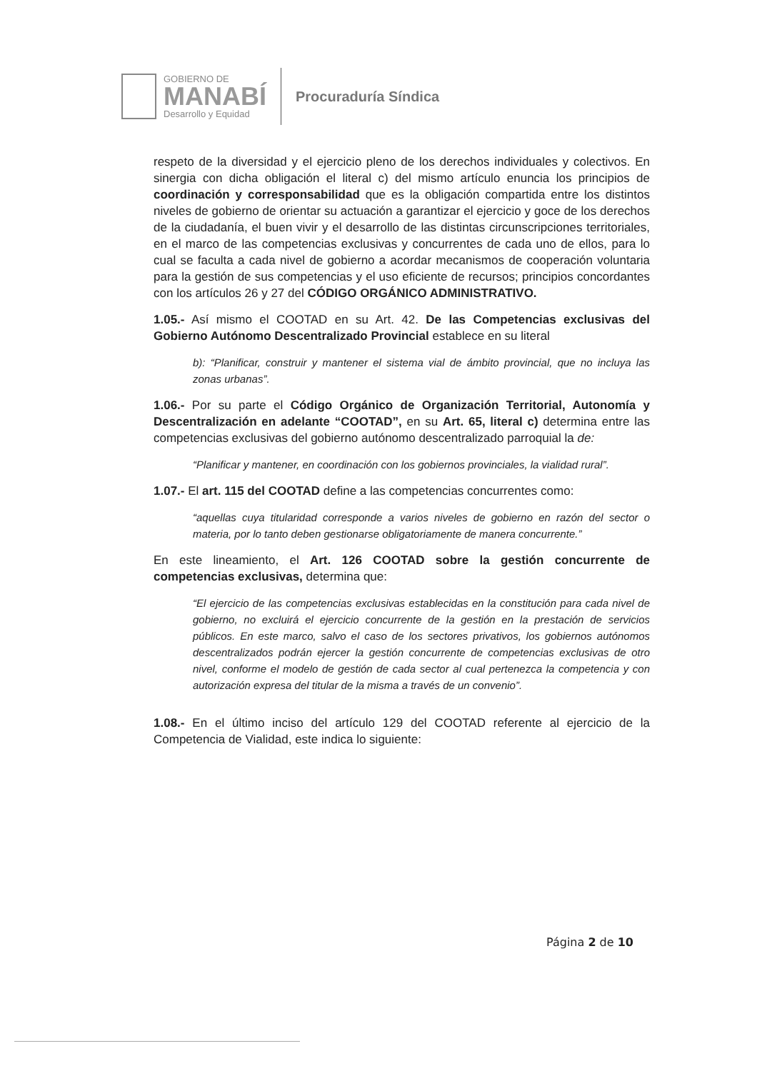GOBIERNO DE
MANABÍ
Desarrollo y Equidad
Procuraduría Síndica
respeto de la diversidad y el ejercicio pleno de los derechos individuales y colectivos. En sinergia con dicha obligación el literal c) del mismo artículo enuncia los principios de coordinación y corresponsabilidad que es la obligación compartida entre los distintos niveles de gobierno de orientar su actuación a garantizar el ejercicio y goce de los derechos de la ciudadanía, el buen vivir y el desarrollo de las distintas circunscripciones territoriales, en el marco de las competencias exclusivas y concurrentes de cada uno de ellos, para lo cual se faculta a cada nivel de gobierno a acordar mecanismos de cooperación voluntaria para la gestión de sus competencias y el uso eficiente de recursos; principios concordantes con los artículos 26 y 27 del CÓDIGO ORGÁNICO ADMINISTRATIVO.
1.05.- Así mismo el COOTAD en su Art. 42. De las Competencias exclusivas del Gobierno Autónomo Descentralizado Provincial establece en su literal
b): “Planificar, construir y mantener el sistema vial de ámbito provincial, que no incluya las zonas urbanas”.
1.06.- Por su parte el Código Orgánico de Organización Territorial, Autonomía y Descentralización en adelante “COOTAD”, en su Art. 65, literal c) determina entre las competencias exclusivas del gobierno autónomo descentralizado parroquial la de:
“Planificar y mantener, en coordinación con los gobiernos provinciales, la vialidad rural”.
1.07.- El art. 115 del COOTAD define a las competencias concurrentes como:
“aquellas cuya titularidad corresponde a varios niveles de gobierno en razón del sector o materia, por lo tanto deben gestionarse obligatoriamente de manera concurrente.”
En este lineamiento, el Art. 126 COOTAD sobre la gestión concurrente de competencias exclusivas, determina que:
“El ejercicio de las competencias exclusivas establecidas en la constitución para cada nivel de gobierno, no excluirá el ejercicio concurrente de la gestión en la prestación de servicios públicos. En este marco, salvo el caso de los sectores privativos, los gobiernos autónomos descentralizados podrán ejercer la gestión concurrente de competencias exclusivas de otro nivel, conforme el modelo de gestión de cada sector al cual pertenezca la competencia y con autorización expresa del titular de la misma a través de un convenio”.
1.08.- En el último inciso del artículo 129 del COOTAD referente al ejercicio de la Competencia de Vialidad, este indica lo siguiente:
Página 2 de 10